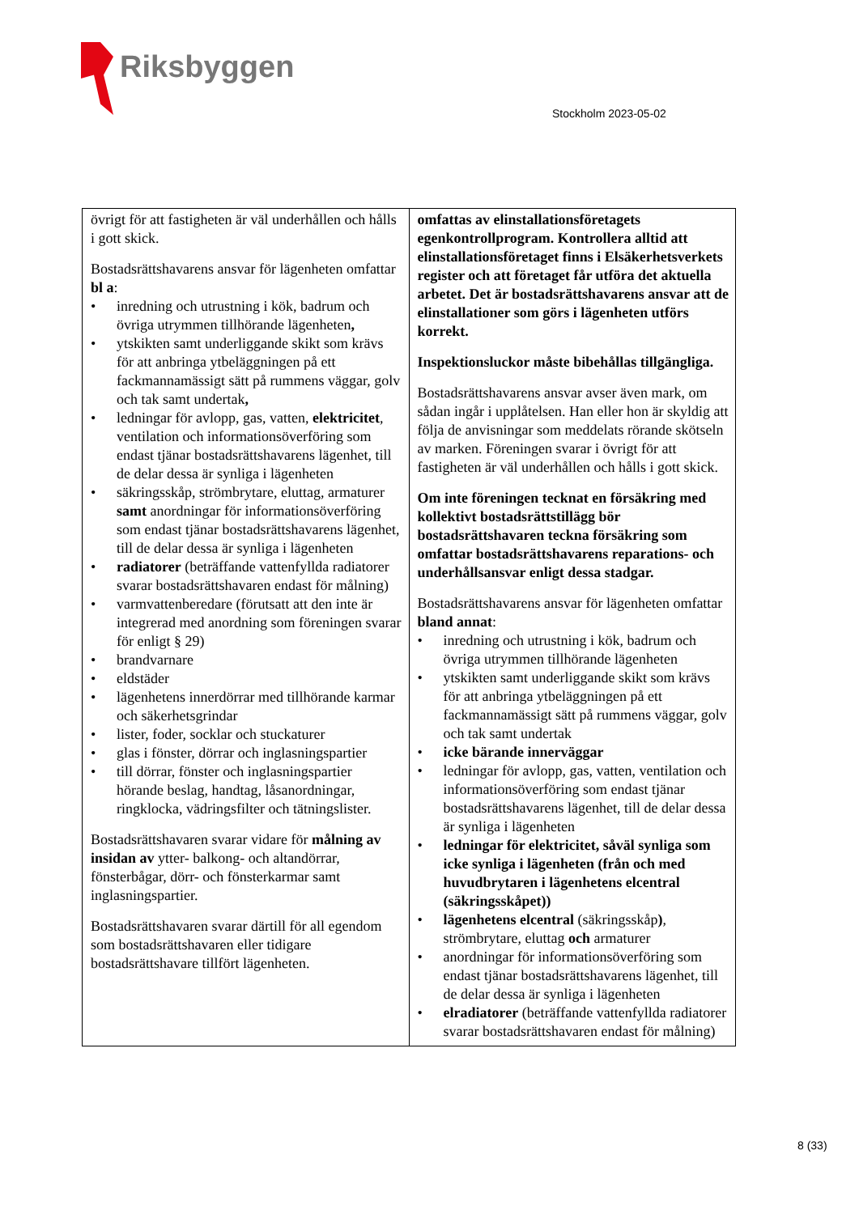Riksbyggen
Stockholm 2023-05-02
| övrigt för att fastigheten är väl underhållen och hålls i gott skick. Bostadsrättshavarens ansvar för lägenheten omfattar bl a : inredning och utrustning i kök, badrum och övriga utrymmen tillhörande lägenheten , ytskikten samt underliggande skikt som krävs för att anbringa ytbeläggningen på ett fackmannamässigt sätt på rummens väggar, golv och tak samt undertak , ledningar för avlopp, gas, vatten, elektricitet , ventilation och informationsöverföring som endast tjänar bostadsrättshavarens lägenhet, till de delar dessa är synliga i lägenheten säkringsskåp, strömbrytare, eluttag, armaturer samt anordningar för informationsöverföring som endast tjänar bostadsrättshavarens lägenhet, till de delar dessa är synliga i lägenheten radiatorer (beträffande vattenfyllda radiatorer svarar bostadsrättshavaren endast för målning) varmvattenberedare (förutsatt att den inte är integrerad med anordning som föreningen svarar för enligt § 29) brandvarnare eldstäder lägenhetens innerdörrar med tillhörande karmar och säkerhetsgrindar lister, foder, socklar och stuckaturer glas i fönster, dörrar och inglasningspartier till dörrar, fönster och inglasningspartier hörande beslag, handtag, låsanordningar, ringklocka, vädringsfilter och tätningslister. Bostadsrättshavaren svarar vidare för målning av insidan av ytter- balkong- och altandörrar, fönsterbågar, dörr- och fönsterkarmar samt inglasningspartier. Bostadsrättshavaren svarar därtill för all egendom som bostadsrättshavaren eller tidigare bostadsrättshavare tillfört lägenheten. | omfattas av elinstallationsföretagets egenkontrollprogram. Kontrollera alltid att elinstallationsföretaget finns i Elsäkerhetsverkets register och att företaget får utföra det aktuella arbetet. Det är bostadsrättshavarens ansvar att de elinstallationer som görs i lägenheten utförs korrekt. Inspektionsluckor måste bibehållas tillgängliga. Bostadsrättshavarens ansvar avser även mark, om sådan ingår i upplåtelsen. Han eller hon är skyldig att följa de anvisningar som meddelats rörande skötseln av marken. Föreningen svarar i övrigt för att fastigheten är väl underhållen och hålls i gott skick. Om inte föreningen tecknat en försäkring med kollektivt bostadsrättstillägg bör bostadsrättshavaren teckna försäkring som omfattar bostadsrättshavarens reparations- och underhållsansvar enligt dessa stadgar. Bostadsrättshavarens ansvar för lägenheten omfattar bland annat : inredning och utrustning i kök, badrum och övriga utrymmen tillhörande lägenheten ytskikten samt underliggande skikt som krävs för att anbringa ytbeläggningen på ett fackmannamässigt sätt på rummens väggar, golv och tak samt undertak icke bärande innerväggar ledningar för avlopp, gas, vatten, ventilation och informationsöverföring som endast tjänar bostadsrättshavarens lägenhet, till de delar dessa är synliga i lägenheten ledningar för elektricitet, såväl synliga som icke synliga i lägenheten (från och med huvudbrytaren i lägenhetens elcentral (säkringsskåpet)) lägenhetens elcentral (säkringsskåp ) , strömbrytare, eluttag och armaturer anordningar för informationsöverföring som endast tjänar bostadsrättshavarens lägenhet, till de delar dessa är synliga i lägenheten elradiatorer (beträffande vattenfyllda radiatorer svarar bostadsrättshavaren endast för målning) |
8 (33)